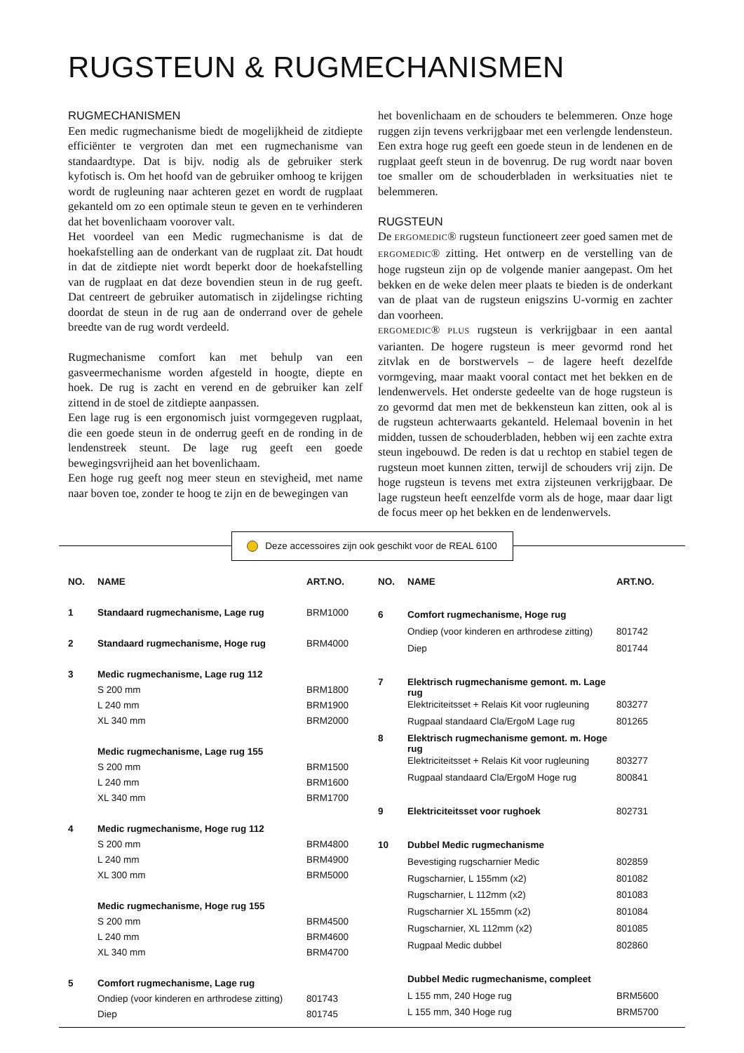RUGSTEUN & RUGMECHANISMEN
RUGMECHANISMEN
Een medic rugmechanisme biedt de mogelijkheid de zitdiepte efficiënter te vergroten dan met een rugmechanisme van standaardtype. Dat is bijv. nodig als de gebruiker sterk kyfotisch is. Om het hoofd van de gebruiker omhoog te krijgen wordt de rugleuning naar achteren gezet en wordt de rugplaat gekanteld om zo een optimale steun te geven en te verhinderen dat het bovenlichaam voorover valt.
Het voordeel van een Medic rugmechanisme is dat de hoekafstelling aan de onderkant van de rugplaat zit. Dat houdt in dat de zitdiepte niet wordt beperkt door de hoekafstelling van de rugplaat en dat deze bovendien steun in de rug geeft. Dat centreert de gebruiker automatisch in zijdelingse richting doordat de steun in de rug aan de onderrand over de gehele breedte van de rug wordt verdeeld.
Rugmechanisme comfort kan met behulp van een gasveermechanisme worden afgesteld in hoogte, diepte en hoek. De rug is zacht en verend en de gebruiker kan zelf zittend in de stoel de zitdiepte aanpassen.
Een lage rug is een ergonomisch juist vormgegeven rugplaat, die een goede steun in de onderrug geeft en de ronding in de lendenstreek steunt. De lage rug geeft een goede bewegingsvrijheid aan het bovenlichaam.
Een hoge rug geeft nog meer steun en stevigheid, met name naar boven toe, zonder te hoog te zijn en de bewegingen van
het bovenlichaam en de schouders te belemmeren. Onze hoge ruggen zijn tevens verkrijgbaar met een verlengde lendensteun. Een extra hoge rug geeft een goede steun in de lendenen en de rugplaat geeft steun in de bovenrug. De rug wordt naar boven toe smaller om de schouderbladen in werksituaties niet te belemmeren.
RUGSTEUN
De ERGOMEDIC® rugsteun functioneert zeer goed samen met de ERGOMEDIC® zitting. Het ontwerp en de verstelling van de hoge rugsteun zijn op de volgende manier aangepast. Om het bekken en de weke delen meer plaats te bieden is de onderkant van de plaat van de rugsteun enigszins U-vormig en zachter dan voorheen.
ERGOMEDIC® PLUS rugsteun is verkrijgbaar in een aantal varianten. De hogere rugsteun is meer gevormd rond het zitvlak en de borstwervels – de lagere heeft dezelfde vormgeving, maar maakt vooral contact met het bekken en de lendenwervels. Het onderste gedeelte van de hoge rugsteun is zo gevormd dat men met de bekkensteun kan zitten, ook al is de rugsteun achterwaarts gekanteld. Helemaal bovenin in het midden, tussen de schouderbladen, hebben wij een zachte extra steun ingebouwd. De reden is dat u rechtop en stabiel tegen de rugsteun moet kunnen zitten, terwijl de schouders vrij zijn. De hoge rugsteun is tevens met extra zijsteunen verkrijgbaar. De lage rugsteun heeft eenzelfde vorm als de hoge, maar daar ligt de focus meer op het bekken en de lendenwervels.
Deze accessoires zijn ook geschikt voor de REAL 6100
| NO. | NAME | ART.NO. |
| --- | --- | --- |
| 1 | Standaard rugmechanisme, Lage rug | BRM1000 |
| 2 | Standaard rugmechanisme, Hoge rug | BRM4000 |
| 3 | Medic rugmechanisme, Lage rug 112 | |
| | S 200 mm | BRM1800 |
| | L 240 mm | BRM1900 |
| | XL 340 mm | BRM2000 |
| | Medic rugmechanisme, Lage rug 155 | |
| | S 200 mm | BRM1500 |
| | L 240 mm | BRM1600 |
| | XL 340 mm | BRM1700 |
| 4 | Medic rugmechanisme, Hoge rug 112 | |
| | S 200 mm | BRM4800 |
| | L 240 mm | BRM4900 |
| | XL 300 mm | BRM5000 |
| | Medic rugmechanisme, Hoge rug 155 | |
| | S 200 mm | BRM4500 |
| | L 240 mm | BRM4600 |
| | XL 340 mm | BRM4700 |
| 5 | Comfort rugmechanisme, Lage rug | |
| | Ondiep (voor kinderen en arthrodese zitting) | 801743 |
| | Diep | 801745 |
| NO. | NAME | ART.NO. |
| --- | --- | --- |
| 6 | Comfort rugmechanisme, Hoge rug | |
| | Ondiep (voor kinderen en arthrodese zitting) | 801742 |
| | Diep | 801744 |
| 7 | Elektrisch rugmechanisme gemont. m. Lage rug | |
| | Elektriciteitsset + Relais Kit voor rugleuning | 803277 |
| | Rugpaal standaard Cla/ErgoM Lage rug | 801265 |
| 8 | Elektrisch rugmechanisme gemont. m. Hoge rug | |
| | Elektriciteitsset + Relais Kit voor rugleuning | 803277 |
| | Rugpaal standaard Cla/ErgoM Hoge rug | 800841 |
| 9 | Elektriciteitsset voor rughoek | 802731 |
| 10 | Dubbel Medic rugmechanisme | |
| | Bevestiging rugscharnier Medic | 802859 |
| | Rugscharnier, L 155mm (x2) | 801082 |
| | Rugscharnier, L 112mm (x2) | 801083 |
| | Rugscharnier XL 155mm (x2) | 801084 |
| | Rugscharnier, XL 112mm (x2) | 801085 |
| | Rugpaal Medic dubbel | 802860 |
| | Dubbel Medic rugmechanisme, compleet | |
| | L 155 mm, 240 Hoge rug | BRM5600 |
| | L 155 mm, 340 Hoge rug | BRM5700 |